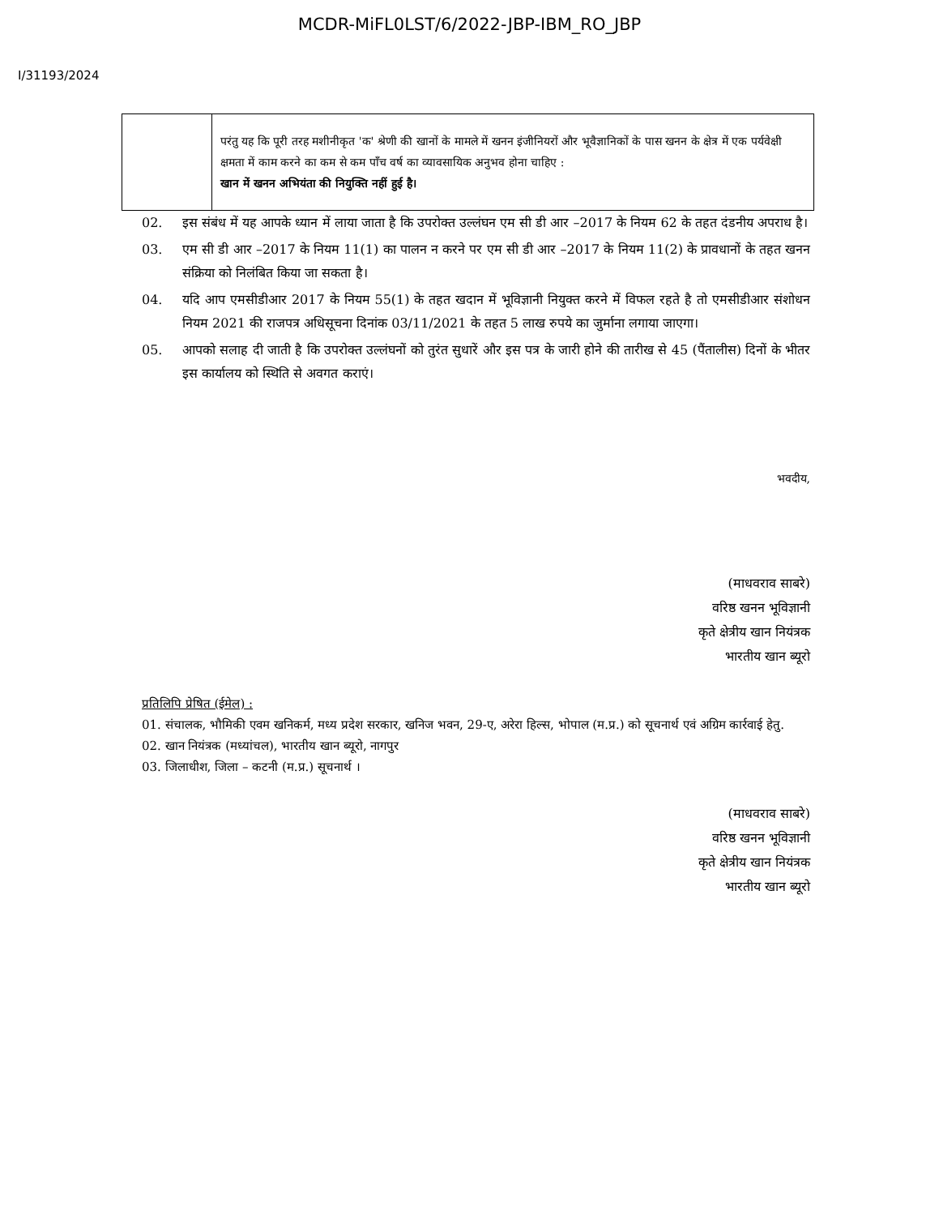MCDR-MiFL0LST/6/2022-JBP-IBM_RO_JBP
I/31193/2024
| | परंतु यह कि पूरी तरह मशीनीकृत 'क' श्रेणी की खानों के मामले में खनन इंजीनियरों और भूवैज्ञानिकों के पास खनन के क्षेत्र में एक पर्यवेक्षी क्षमता में काम करने का कम से कम पाँच वर्ष का व्यावसायिक अनुभव होना चाहिए : खान में खनन अभियंता की नियुक्ति नहीं हुई है। |
02. इस संबंध में यह आपके ध्यान में लाया जाता है कि उपरोक्त उल्लंघन एम सी डी आर –2017 के नियम 62 के तहत दंडनीय अपराध है।
03. एम सी डी आर –2017 के नियम 11(1) का पालन न करने पर एम सी डी आर –2017 के नियम 11(2) के प्रावधानों के तहत खनन संक्रिया को निलंबित किया जा सकता है।
04. यदि आप एमसीडीआर 2017 के नियम 55(1) के तहत खदान में भूविज्ञानी नियुक्त करने में विफल रहते है तो एमसीडीआर संशोधन नियम 2021 की राजपत्र अधिसूचना दिनांक 03/11/2021 के तहत 5 लाख रुपये का जुर्माना लगाया जाएगा।
05. आपको सलाह दी जाती है कि उपरोक्त उल्लंघनों को तुरंत सुधारें और इस पत्र के जारी होने की तारीख से 45 (पैंतालीस) दिनों के भीतर इस कार्यालय को स्थिति से अवगत कराएं।
भवदीय,
(माधवराव साबरे)
वरिष्ठ खनन भूविज्ञानी
कृते क्षेत्रीय खान नियंत्रक
भारतीय खान ब्यूरो
प्रतिलिपि प्रेषित (ईमेल) :
01. संचालक, भौमिकी एवम खनिकर्म, मध्य प्रदेश सरकार, खनिज भवन, 29-ए, अरेरा हिल्स, भोपाल (म.प्र.) को सूचनार्थ एवं अग्रिम कार्रवाई हेतु.
02. खान नियंत्रक (मध्यांचल), भारतीय खान ब्यूरो, नागपुर
03. जिलाधीश, जिला – कटनी (म.प्र.) सूचनार्थ ।
(माधवराव साबरे)
वरिष्ठ खनन भूविज्ञानी
कृते क्षेत्रीय खान नियंत्रक
भारतीय खान ब्यूरो